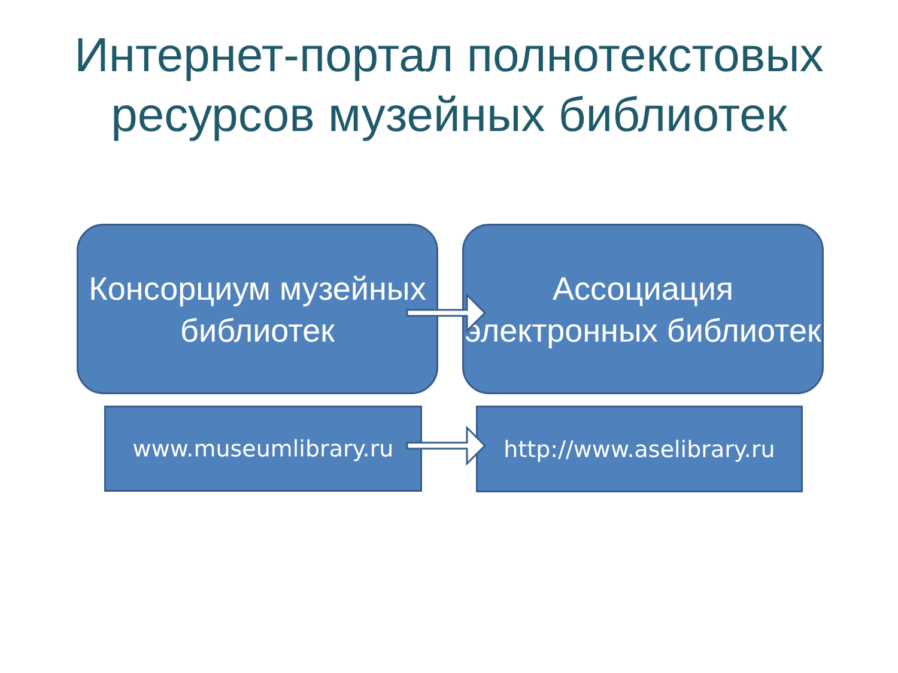Интернет-портал полнотекстовых ресурсов музейных библиотек
Консорциум музейных библиотек
Ассоциация электронных библиотек
www.museumlibrary.ru
http://www.aselibrary.ru